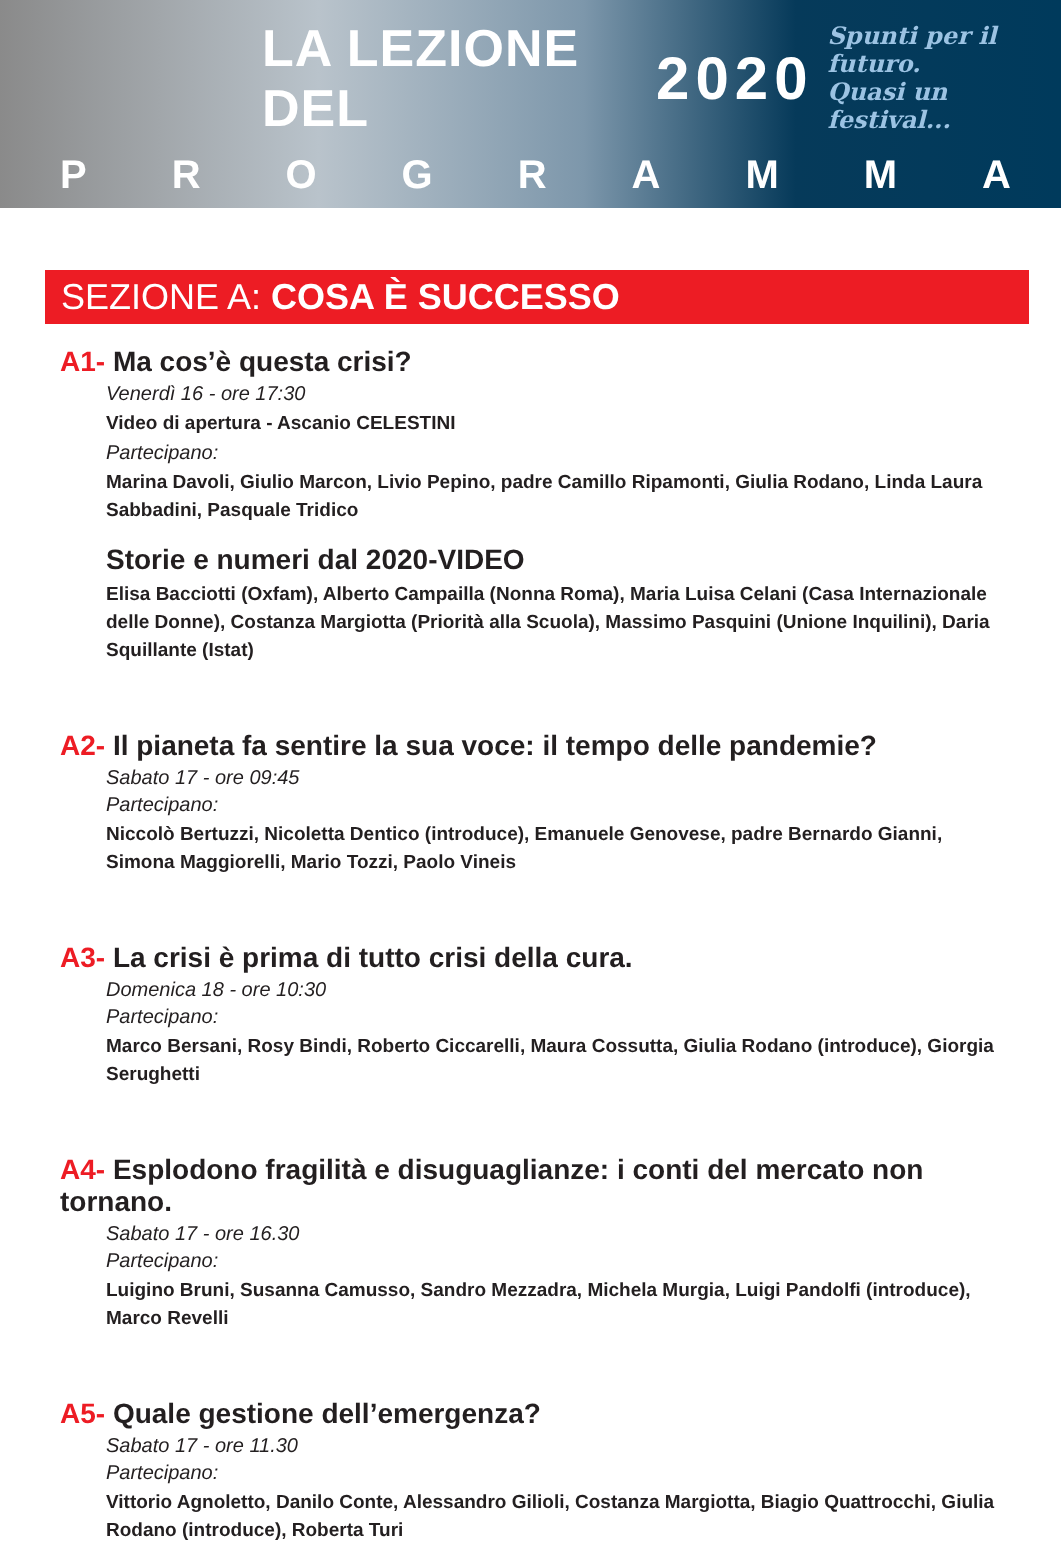LA LEZIONE DEL
2020
Spunti per il futuro.
Quasi un festival...
PROGRAMMA
SEZIONE A: COSA È SUCCESSO
A1- Ma cos’è questa crisi?
Venerdì 16 - ore 17:30
Video di apertura - Ascanio CELESTINI
Partecipano:
Marina Davoli, Giulio Marcon, Livio Pepino, padre Camillo Ripamonti, Giulia Rodano, Linda Laura Sabbadini, Pasquale Tridico
Storie e numeri dal 2020-VIDEO
Elisa Bacciotti (Oxfam), Alberto Campailla (Nonna Roma), Maria Luisa Celani (Casa Internazionale delle Donne), Costanza Margiotta (Priorità alla Scuola), Massimo Pasquini (Unione Inquilini), Daria Squillante (Istat)
A2- Il pianeta fa sentire la sua voce: il tempo delle pandemie?
Sabato 17 - ore 09:45
Partecipano:
Niccolò Bertuzzi, Nicoletta Dentico (introduce), Emanuele Genovese, padre Bernardo Gianni, Simona Maggiorelli, Mario Tozzi, Paolo Vineis
A3- La crisi è prima di tutto crisi della cura.
Domenica 18 - ore 10:30
Partecipano:
Marco Bersani, Rosy Bindi, Roberto Ciccarelli, Maura Cossutta, Giulia Rodano (introduce), Giorgia Serughetti
A4- Esplodono fragilità e disuguaglianze: i conti del mercato non tornano.
Sabato 17 - ore 16.30
Partecipano:
Luigino Bruni, Susanna Camusso, Sandro Mezzadra, Michela Murgia, Luigi Pandolfi (introduce), Marco Revelli
A5- Quale gestione dell’emergenza?
Sabato 17 - ore 11.30
Partecipano:
Vittorio Agnoletto, Danilo Conte, Alessandro Gilioli, Costanza Margiotta, Biagio Quattrocchi, Giulia Rodano (introduce), Roberta Turi